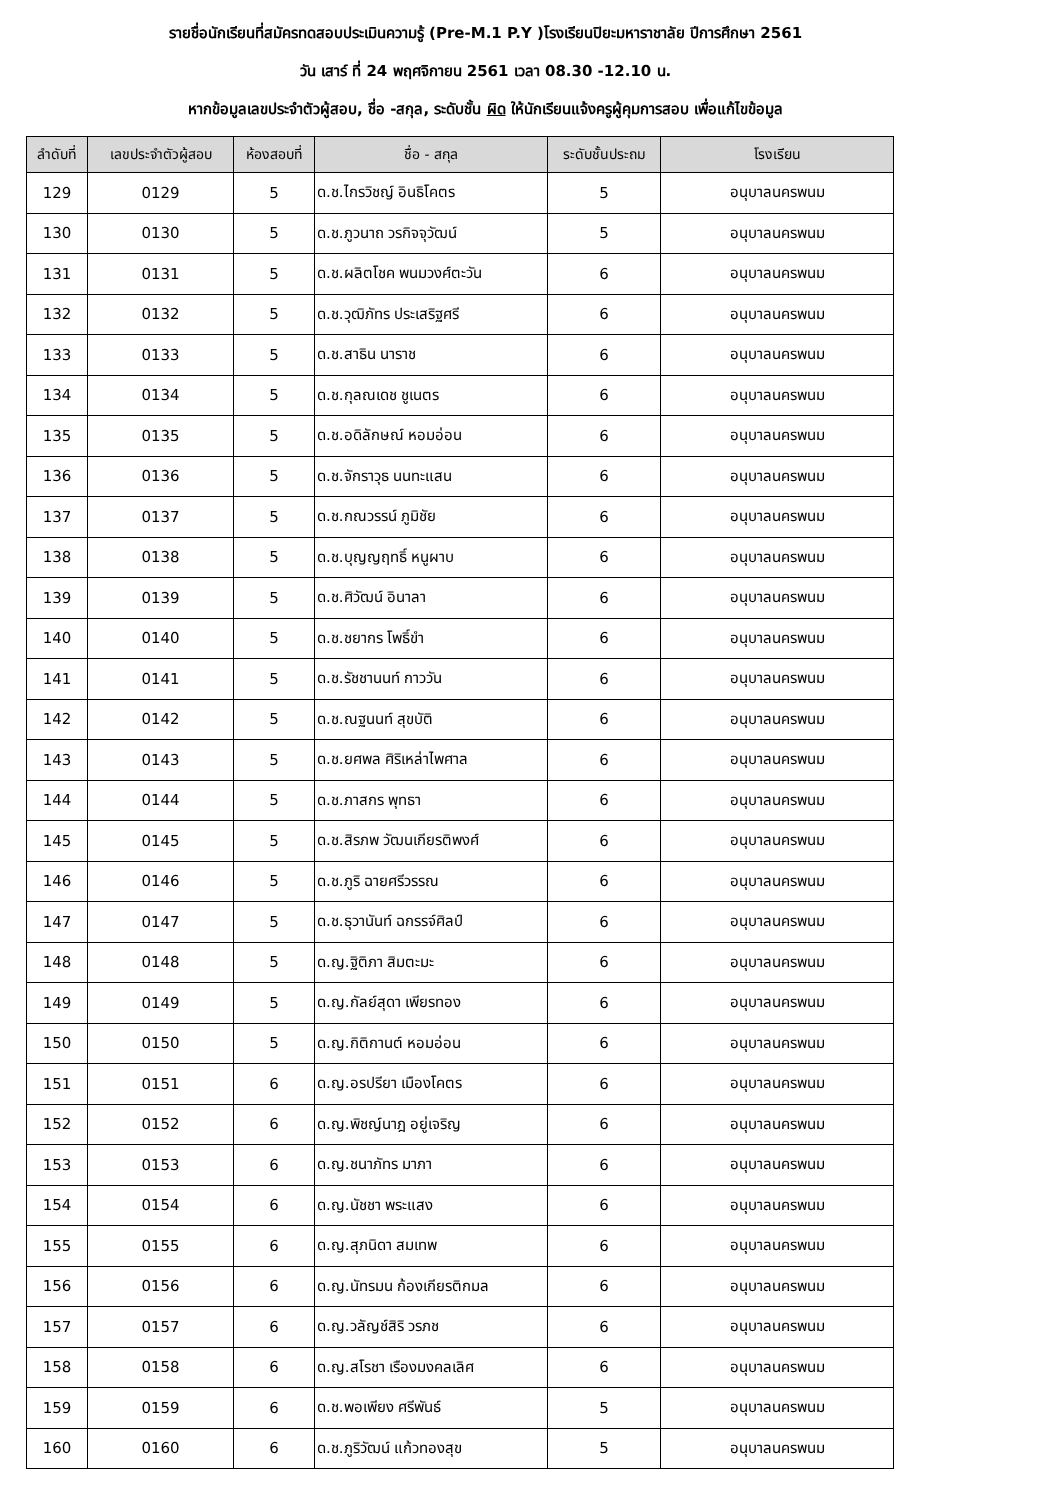รายชื่อนักเรียนที่สมัครทดสอบประเมินความรู้ (Pre-M.1 P.Y )โรงเรียนปิยะมหาราชาลัย ปีการศึกษา 2561
วัน เสาร์ ที่ 24 พฤศจิกายน 2561 เวลา 08.30 -12.10 น.
หากข้อมูลเลขประจำตัวผู้สอบ, ชื่อ -สกุล, ระดับชั้น ผิด ให้นักเรียนแจ้งครูผู้คุมการสอบ เพื่อแก้ไขข้อมูล
| ลำดับที่ | เลขประจำตัวผู้สอบ | ห้องสอบที่ | ชื่อ - สกุล | ระดับชั้นประถม | โรงเรียน |
| --- | --- | --- | --- | --- | --- |
| 129 | 0129 | 5 | ด.ช.ไกรวิชญ์ อินธิโคตร | 5 | อนุบาลนครพนม |
| 130 | 0130 | 5 | ด.ช.ภูวนาถ วรกิจจุวัฒน์ | 5 | อนุบาลนครพนม |
| 131 | 0131 | 5 | ด.ช.ผลิตโชค พนมวงศ์ตะวัน | 6 | อนุบาลนครพนม |
| 132 | 0132 | 5 | ด.ช.วุฒิภัทร ประเสริฐศรี | 6 | อนุบาลนครพนม |
| 133 | 0133 | 5 | ด.ช.สาธิน นาราช | 6 | อนุบาลนครพนม |
| 134 | 0134 | 5 | ด.ช.กุลณเดช ชูเนตร | 6 | อนุบาลนครพนม |
| 135 | 0135 | 5 | ด.ช.อดิลักษณ์ หอมอ่อน | 6 | อนุบาลนครพนม |
| 136 | 0136 | 5 | ด.ช.จักราวุธ นนทะแสน | 6 | อนุบาลนครพนม |
| 137 | 0137 | 5 | ด.ช.กณวรรน์ ภูมิชัย | 6 | อนุบาลนครพนม |
| 138 | 0138 | 5 | ด.ช.บุญญฤทธิ์ หนูผาบ | 6 | อนุบาลนครพนม |
| 139 | 0139 | 5 | ด.ช.ศิวัฒน์ อินาลา | 6 | อนุบาลนครพนม |
| 140 | 0140 | 5 | ด.ช.ชยากร โพธิ์ขำ | 6 | อนุบาลนครพนม |
| 141 | 0141 | 5 | ด.ช.รัชชานนท์ กาววัน | 6 | อนุบาลนครพนม |
| 142 | 0142 | 5 | ด.ช.ณฐนนท์ สุขบัติ | 6 | อนุบาลนครพนม |
| 143 | 0143 | 5 | ด.ช.ยศพล ศิริเหล่าไพศาล | 6 | อนุบาลนครพนม |
| 144 | 0144 | 5 | ด.ช.ภาสกร พุทธา | 6 | อนุบาลนครพนม |
| 145 | 0145 | 5 | ด.ช.สิรภพ วัฒนเกียรติพงศ์ | 6 | อนุบาลนครพนม |
| 146 | 0146 | 5 | ด.ช.ภูริ ฉายศรีวรรณ | 6 | อนุบาลนครพนม |
| 147 | 0147 | 5 | ด.ช.ธุวานันท์ ฉกรรจ์ศิลป์ | 6 | อนุบาลนครพนม |
| 148 | 0148 | 5 | ด.ญ.ฐิติภา สิมตะมะ | 6 | อนุบาลนครพนม |
| 149 | 0149 | 5 | ด.ญ.กัลย์สุดา เพียรทอง | 6 | อนุบาลนครพนม |
| 150 | 0150 | 5 | ด.ญ.กิติกานต์ หอมอ่อน | 6 | อนุบาลนครพนม |
| 151 | 0151 | 6 | ด.ญ.อรปรียา เมืองโคตร | 6 | อนุบาลนครพนม |
| 152 | 0152 | 6 | ด.ญ.พิชญ์นาฎ อยู่เจริญ | 6 | อนุบาลนครพนม |
| 153 | 0153 | 6 | ด.ญ.ชนาภัทร มาภา | 6 | อนุบาลนครพนม |
| 154 | 0154 | 6 | ด.ญ.นัชชา พระแสง | 6 | อนุบาลนครพนม |
| 155 | 0155 | 6 | ด.ญ.สุภนิดา สมเทพ | 6 | อนุบาลนครพนม |
| 156 | 0156 | 6 | ด.ญ.นัทรมน ก้องเกียรติกมล | 6 | อนุบาลนครพนม |
| 157 | 0157 | 6 | ด.ญ.วลัญช์สิริ วรภช | 6 | อนุบาลนครพนม |
| 158 | 0158 | 6 | ด.ญ.สโรชา เรืองมงคลเลิศ | 6 | อนุบาลนครพนม |
| 159 | 0159 | 6 | ด.ช.พอเพียง ศรีพันธ์ | 5 | อนุบาลนครพนม |
| 160 | 0160 | 6 | ด.ช.ภูริวัฒน์ แก้วทองสุข | 5 | อนุบาลนครพนม |